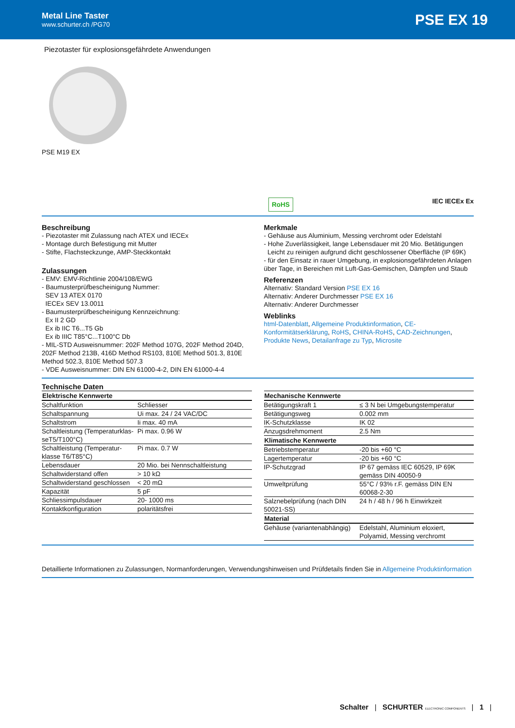Metal Line Taster
www.schurter.ch /PG70
PSE EX 19
Piezotaster für explosionsgefährdete Anwendungen
PSE M19 EX
RoHS IEC IECEx Ex
Beschreibung
- Piezotaster mit Zulassung nach ATEX und IECEx
- Montage durch Befestigung mit Mutter
- Stifte, Flachsteckzunge, AMP-Steckkontakt
Zulassungen
- EMV: EMV-Richtlinie 2004/108/EWG
- Baumusterprüfbescheinigung Nummer:
SEV 13 ATEX 0170
IECEx SEV 13.0011
- Baumusterprüfbescheinigung Kennzeichnung:
Ex II 2 GD
Ex ib IIC T6...T5 Gb
Ex ib IIIC T85°C...T100°C Db
- MIL-STD Ausweisnummer: 202F Method 107G, 202F Method 204D, 202F Method 213B, 416D Method RS103, 810E Method 501.3, 810E Method 502.3, 810E Method 507.3
- VDE Ausweisnummer: DIN EN 61000-4-2, DIN EN 61000-4-4
Merkmale
- Gehäuse aus Aluminium, Messing verchromt oder Edelstahl
- Hohe Zuverlässigkeit, lange Lebensdauer mit 20 Mio. Betätigungen
Leicht zu reinigen aufgrund dicht geschlossener Oberfläche (IP 69K)
- für den Einsatz in rauer Umgebung, in explosionsgefährdeten Anlagen über Tage, in Bereichen mit Luft-Gas-Gemischen, Dämpfen und Staub
Referenzen
Alternativ: Standard Version PSE EX 16
Alternativ: Anderer Durchmesser PSE EX 16
Alternativ: Anderer Durchmesser
Weblinks
html-Datenblatt, Allgemeine Produktinformation, CE-Konformitätserklärung, RoHS, CHINA-RoHS, CAD-Zeichnungen, Produkte News, Detailanfrage zu Typ, Microsite
Technische Daten
| Elektrische Kennwerte | |
| --- | --- |
| Schaltfunktion | Schliesser |
| Schaltspannung | Ui max. 24 / 24 VAC/DC |
| Schaltstrom | Ii max. 40 mA |
| Schaltleistung (Temperaturklas-seT5/T100°C) | Pi max. 0.96 W |
| Schaltleistung (Temperatur-klasse T6/T85°C) | Pi max. 0.7 W |
| Lebensdauer | 20 Mio. bei Nennschaltleistung |
| Schaltwiderstand offen | > 10 kΩ |
| Schaltwiderstand geschlossen | < 20 mΩ |
| Kapazität | 5 pF |
| Schliessimpulsdauer | 20- 1000 ms |
| Kontaktkonfiguration | polaritätsfrei |
| Mechanische Kennwerte | |
| --- | --- |
| Betätigungskraft 1 | ≤ 3 N bei Umgebungstemperatur |
| Betätigungsweg | 0.002 mm |
| IK-Schutzklasse | IK 02 |
| Anzugsdrehmoment | 2.5 Nm |
| Klimatische Kennwerte | |
| Betriebstemperatur | -20 bis +60 °C |
| Lagertemperatur | -20 bis +60 °C |
| IP-Schutzgrad | IP 67 gemäss IEC 60529, IP 69K gemäss DIN 40050-9 |
| Umweltprüfung | 55°C / 93% r.F. gemäss DIN EN 60068-2-30 |
| Salznebelprüfung (nach DIN 50021-SS) | 24 h / 48 h / 96 h Einwirkzeit |
| Material | |
| Gehäuse (variantenabhängig) | Edelstahl, Aluminium eloxiert, Polyamid, Messing verchromt |
Detaillierte Informationen zu Zulassungen, Normanforderungen, Verwendungshinweisen und Prüfdetails finden Sie in Allgemeine Produktinformation
Schalter | SCHURTER ELECTRONIC COMPONENTS | 1 |